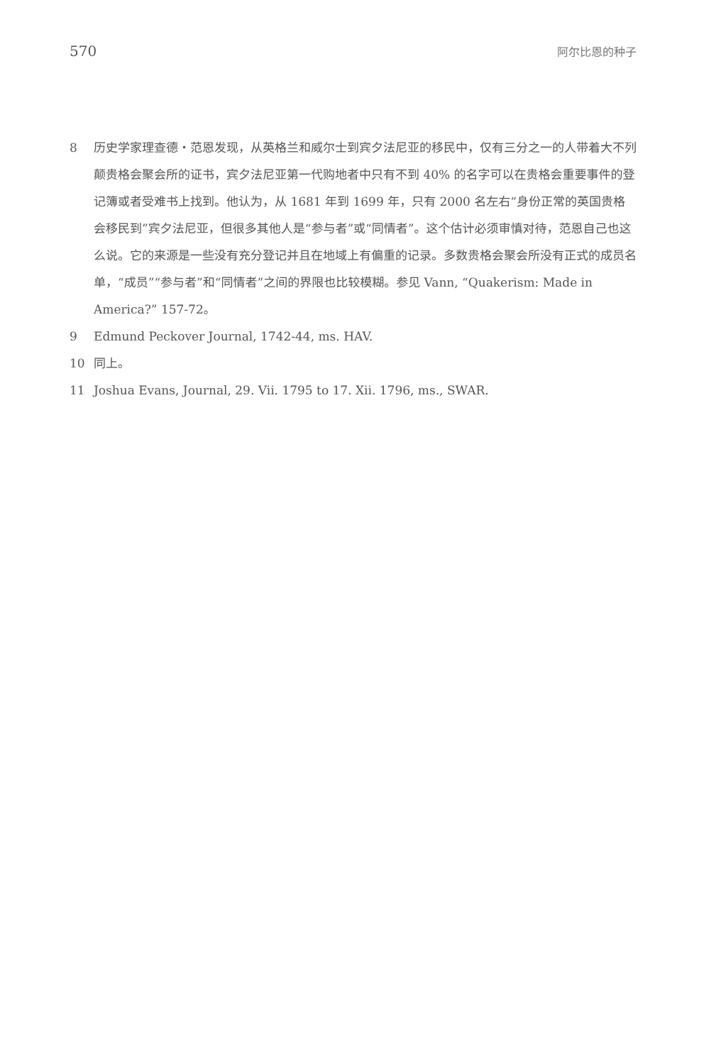570 阿尔比恩的种子
8 历史学家理查德・范恩发现，从英格兰和威尔士到宾夕法尼亚的移民中，仅有三分之一的人带着大不列颠贵格会聚会所的证书，宾夕法尼亚第一代购地者中只有不到 40% 的名字可以在贵格会重要事件的登记簿或者受难书上找到。他认为，从 1681 年到 1699 年，只有 2000 名左右“身份正常的英国贵格会移民到”宾夕法尼亚，但很多其他人是“参与者”或“同情者”。这个估计必须审慎对待，范恩自己也这么说。它的来源是一些没有充分登记并且在地域上有偏重的记录。多数贵格会聚会所没有正式的成员名单，“成员”“参与者”和“同情者”之间的界限也比较模糊。参见 Vann, “Quakerism: Made in America?” 157-72。
9 Edmund Peckover Journal, 1742-44, ms. HAV.
10 同上。
11 Joshua Evans, Journal, 29. Vii. 1795 to 17. Xii. 1796, ms., SWAR.